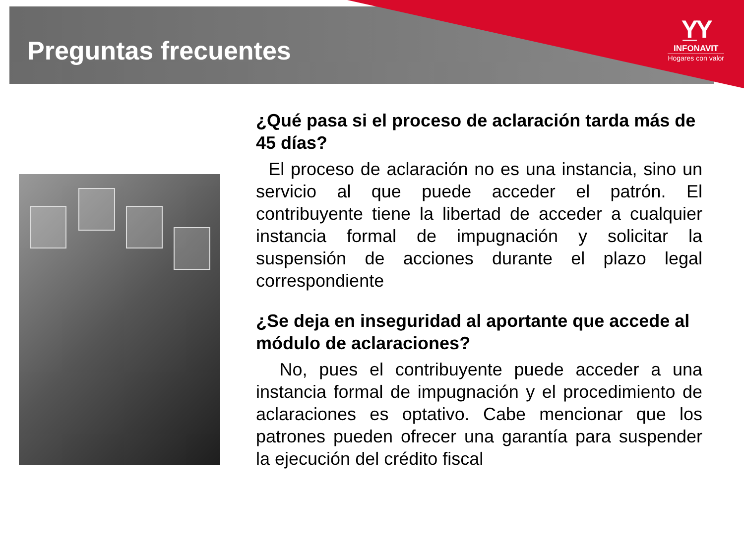Preguntas frecuentes
Y̲Y
INFONAVIT
Hogares con valor
¿Qué pasa si el proceso de aclaración tarda más de 45 días?
El proceso de aclaración no es una instancia, sino un servicio al que puede acceder el patrón. El contribuyente tiene la libertad de acceder a cualquier instancia formal de impugnación y solicitar la suspensión de acciones durante el plazo legal correspondiente
¿Se deja en inseguridad al aportante que accede al módulo de aclaraciones?
No, pues el contribuyente puede acceder a una instancia formal de impugnación y el procedimiento de aclaraciones es optativo. Cabe mencionar que los patrones pueden ofrecer una garantía para suspender la ejecución del crédito fiscal